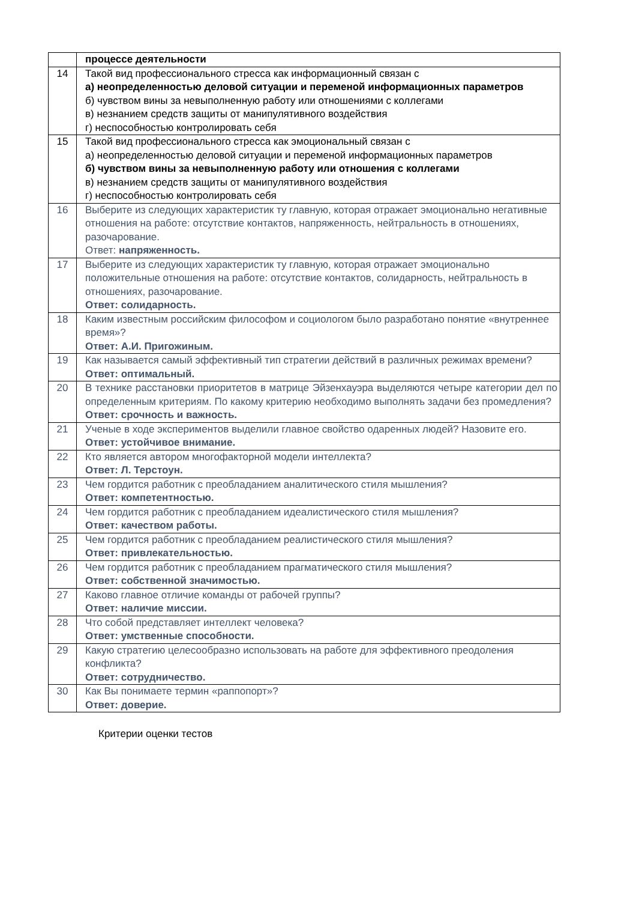| | процессе деятельности |
| 14 | Такой вид профессионального стресса как информационный связан с а) неопределенностью деловой ситуации и переменой информационных параметров б) чувством вины за невыполненную работу или отношениями с коллегами в) незнанием средств защиты от манипулятивного воздействия г) неспособностью контролировать себя |
| 15 | Такой вид профессионального стресса как эмоциональный связан с а) неопределенностью деловой ситуации и переменой информационных параметров б) чувством вины за невыполненную работу или отношения с коллегами в) незнанием средств защиты от манипулятивного воздействия г) неспособностью контролировать себя |
| 16 | Выберите из следующих характеристик ту главную, которая отражает эмоционально негативные отношения на работе: отсутствие контактов, напряженность, нейтральность в отношениях, разочарование. Ответ: напряженность. |
| 17 | Выберите из следующих характеристик ту главную, которая отражает эмоционально положительные отношения на работе: отсутствие контактов, солидарность, нейтральность в отношениях, разочарование. Ответ: солидарность. |
| 18 | Каким известным российским философом и социологом было разработано понятие «внутреннее время»? Ответ: А.И. Пригожиным. |
| 19 | Как называется самый эффективный тип стратегии действий в различных режимах времени? Ответ: оптимальный. |
| 20 | В технике расстановки приоритетов в матрице Эйзенхауэра выделяются четыре категории дел по определенным критериям. По какому критерию необходимо выполнять задачи без промедления? Ответ: срочность и важность. |
| 21 | Ученые в ходе экспериментов выделили главное свойство одаренных людей? Назовите его. Ответ: устойчивое внимание. |
| 22 | Кто является автором многофакторной модели интеллекта? Ответ: Л. Терстоун. |
| 23 | Чем гордится работник с преобладанием аналитического стиля мышления? Ответ: компетентностью. |
| 24 | Чем гордится работник с преобладанием идеалистического стиля мышления? Ответ: качеством работы. |
| 25 | Чем гордится работник с преобладанием реалистического стиля мышления? Ответ: привлекательностью. |
| 26 | Чем гордится работник с преобладанием прагматического стиля мышления? Ответ: собственной значимостью. |
| 27 | Каково главное отличие команды от рабочей группы? Ответ: наличие миссии. |
| 28 | Что собой представляет интеллект человека? Ответ: умственные способности. |
| 29 | Какую стратегию целесообразно использовать на работе для эффективного преодоления конфликта? Ответ: сотрудничество. |
| 30 | Как Вы понимаете термин «раппопорт»? Ответ: доверие. |
Критерии оценки тестов